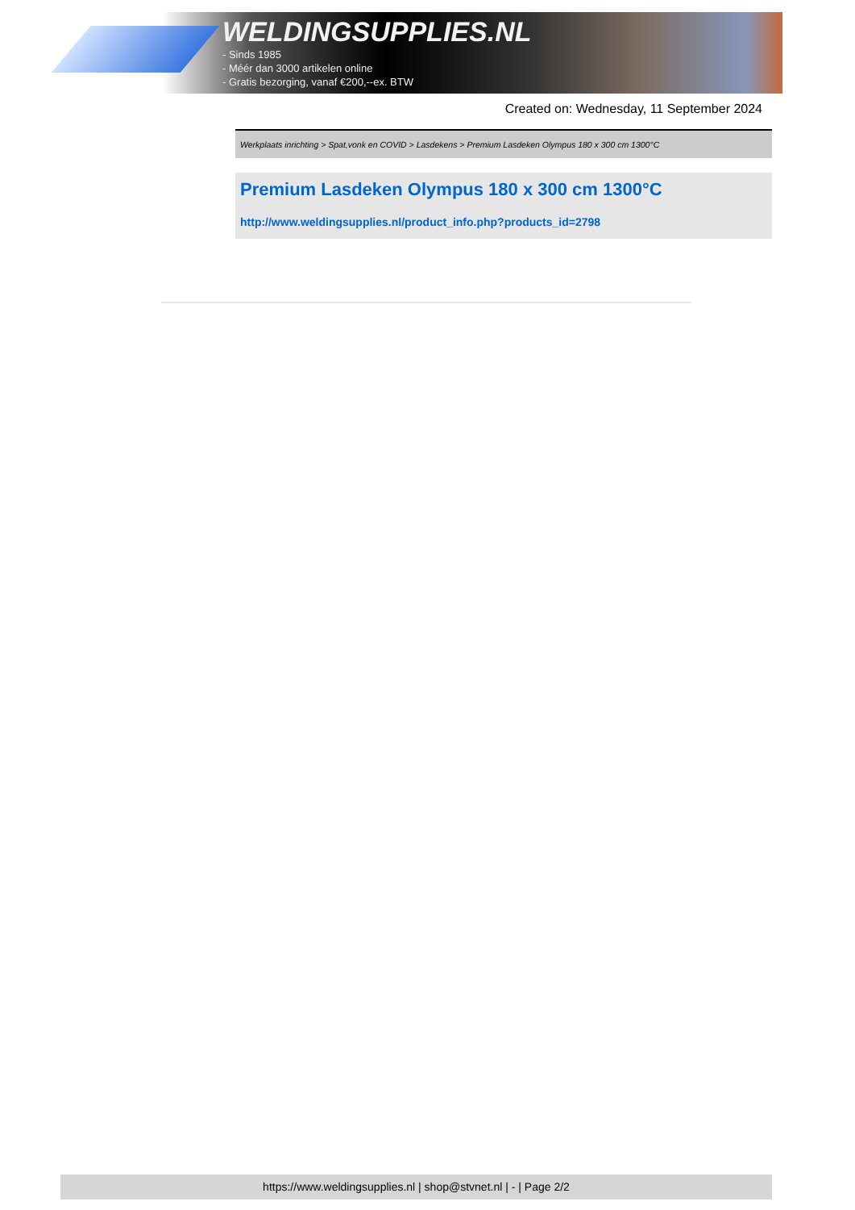WELDINGSUPPLIES.NL
- Sinds 1985
- Méér dan 3000 artikelen online
- Gratis bezorging, vanaf €200,--ex. BTW
Created on: Wednesday, 11 September 2024
Werkplaats inrichting > Spat,vonk en COVID > Lasdekens > Premium Lasdeken Olympus 180 x 300 cm 1300°C
Premium Lasdeken Olympus 180 x 300 cm 1300°C
http://www.weldingsupplies.nl/product_info.php?products_id=2798
https://www.weldingsupplies.nl | shop@stvnet.nl | - | Page 2/2